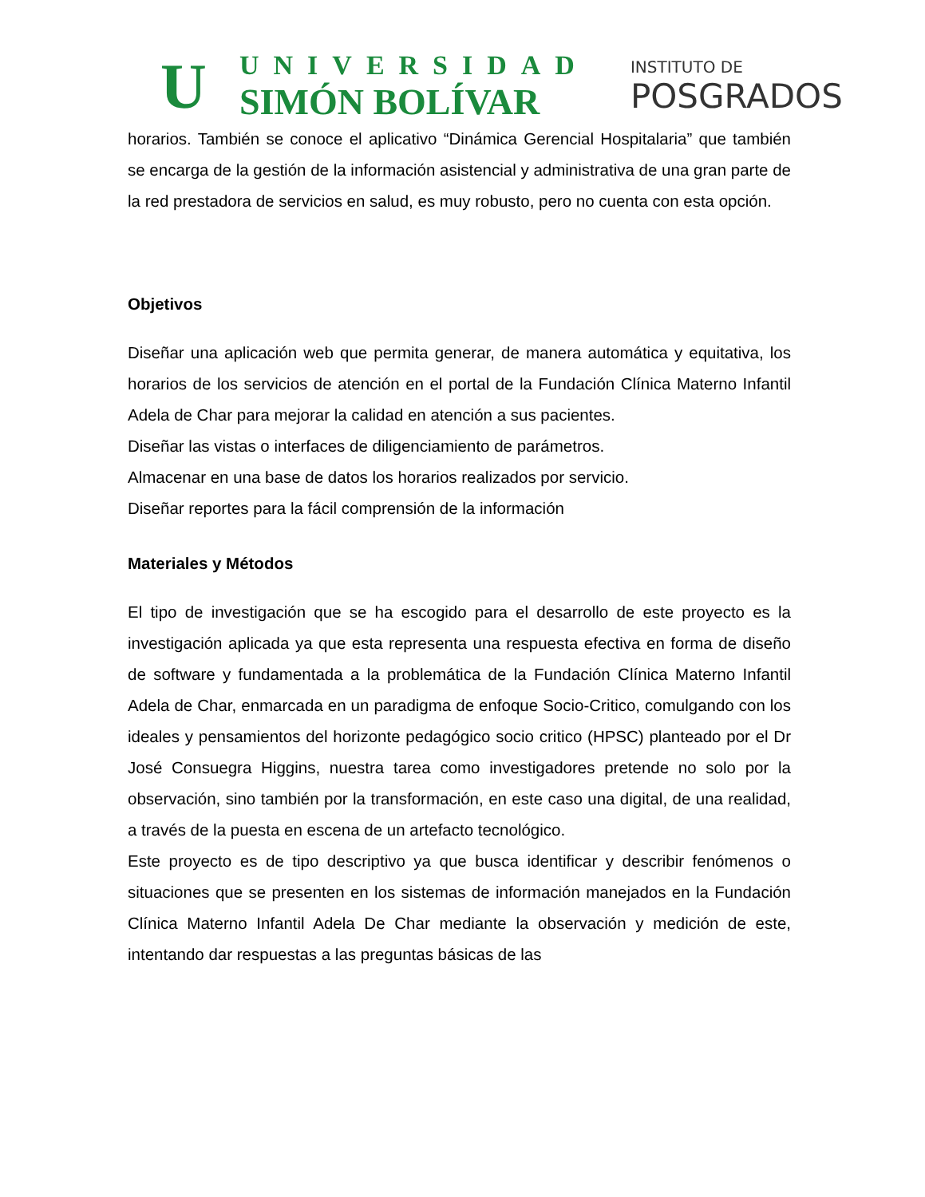U
UNIVERSIDAD
SIMÓN BOLÍVAR
INSTITUTO DE
POSGRADOS
horarios. También se conoce el aplicativo “Dinámica Gerencial Hospitalaria” que también se encarga de la gestión de la información asistencial y administrativa de una gran parte de la red prestadora de servicios en salud, es muy robusto, pero no cuenta con esta opción.
Objetivos
Diseñar una aplicación web que permita generar, de manera automática y equitativa, los horarios de los servicios de atención en el portal de la Fundación Clínica Materno Infantil Adela de Char para mejorar la calidad en atención a sus pacientes.
Diseñar las vistas o interfaces de diligenciamiento de parámetros.
Almacenar en una base de datos los horarios realizados por servicio.
Diseñar reportes para la fácil comprensión de la información
Materiales y Métodos
El tipo de investigación que se ha escogido para el desarrollo de este proyecto es la investigación aplicada ya que esta representa una respuesta efectiva en forma de diseño de software y fundamentada a la problemática de la Fundación Clínica Materno Infantil Adela de Char, enmarcada en un paradigma de enfoque Socio-Critico, comulgando con los ideales y pensamientos del horizonte pedagógico socio critico (HPSC) planteado por el Dr José Consuegra Higgins, nuestra tarea como investigadores pretende no solo por la observación, sino también por la transformación, en este caso una digital, de una realidad, a través de la puesta en escena de un artefacto tecnológico.
Este proyecto es de tipo descriptivo ya que busca identificar y describir fenómenos o situaciones que se presenten en los sistemas de información manejados en la Fundación Clínica Materno Infantil Adela De Char mediante la observación y medición de este, intentando dar respuestas a las preguntas básicas de las